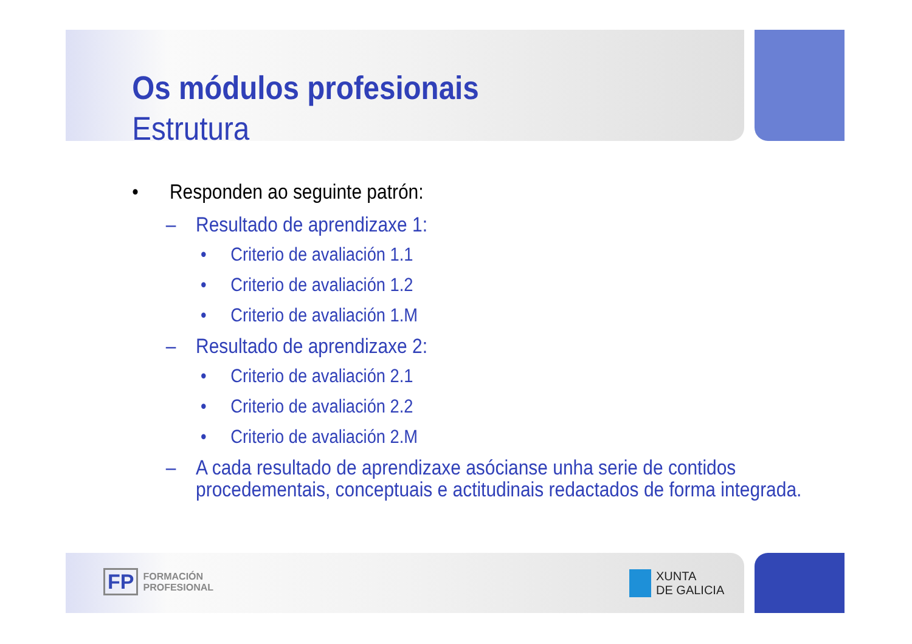Os módulos profesionais
Estrutura
• Responden ao seguinte patrón:
– Resultado de aprendizaxe 1:
• Criterio de avaliación 1.1
• Criterio de avaliación 1.2
• Criterio de avaliación 1.M
– Resultado de aprendizaxe 2:
• Criterio de avaliación 2.1
• Criterio de avaliación 2.2
• Criterio de avaliación 2.M
– A cada resultado de aprendizaxe asócianse unha serie de contidos procedementais, conceptuais e actitudinais redactados de forma integrada.
FP FORMACIÓN
PROFESIONAL
XUNTA
DE GALICIA